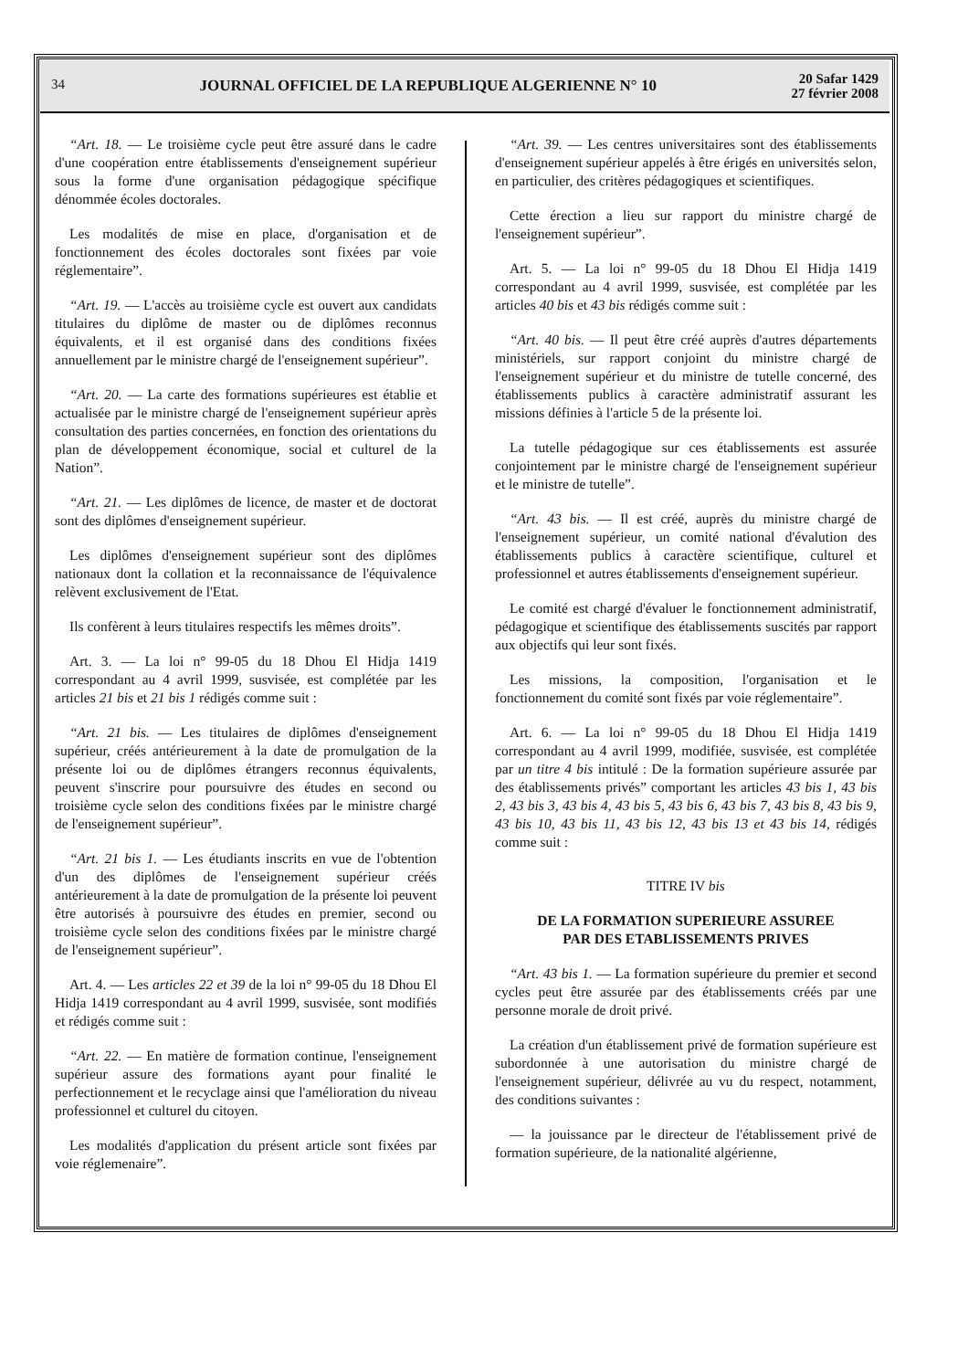34 JOURNAL OFFICIEL DE LA REPUBLIQUE ALGERIENNE N° 10 20 Safar 1429
27 février 2008
“Art. 18. — Le troisième cycle peut être assuré dans le cadre d'une coopération entre établissements d'enseignement supérieur sous la forme d'une organisation pédagogique spécifique dénommée écoles doctorales.
Les modalités de mise en place, d'organisation et de fonctionnement des écoles doctorales sont fixées par voie réglementaire”.
“Art. 19. — L'accès au troisième cycle est ouvert aux candidats titulaires du diplôme de master ou de diplômes reconnus équivalents, et il est organisé dans des conditions fixées annuellement par le ministre chargé de l'enseignement supérieur”.
“Art. 20. — La carte des formations supérieures est établie et actualisée par le ministre chargé de l'enseignement supérieur après consultation des parties concernées, en fonction des orientations du plan de développement économique, social et culturel de la Nation”.
“Art. 21. — Les diplômes de licence, de master et de doctorat sont des diplômes d'enseignement supérieur.
Les diplômes d'enseignement supérieur sont des diplômes nationaux dont la collation et la reconnaissance de l'équivalence relèvent exclusivement de l'Etat.
Ils confèrent à leurs titulaires respectifs les mêmes droits”.
Art. 3. — La loi n° 99-05 du 18 Dhou El Hidja 1419 correspondant au 4 avril 1999, susvisée, est complétée par les articles 21 bis et 21 bis 1 rédigés comme suit :
“Art. 21 bis. — Les titulaires de diplômes d'enseignement supérieur, créés antérieurement à la date de promulgation de la présente loi ou de diplômes étrangers reconnus équivalents, peuvent s'inscrire pour poursuivre des études en second ou troisième cycle selon des conditions fixées par le ministre chargé de l'enseignement supérieur”.
“Art. 21 bis 1. — Les étudiants inscrits en vue de l'obtention d'un des diplômes de l'enseignement supérieur créés antérieurement à la date de promulgation de la présente loi peuvent être autorisés à poursuivre des études en premier, second ou troisième cycle selon des conditions fixées par le ministre chargé de l'enseignement supérieur”.
Art. 4. — Les articles 22 et 39 de la loi n° 99-05 du 18 Dhou El Hidja 1419 correspondant au 4 avril 1999, susvisée, sont modifiés et rédigés comme suit :
“Art. 22. — En matière de formation continue, l'enseignement supérieur assure des formations ayant pour finalité le perfectionnement et le recyclage ainsi que l'amélioration du niveau professionnel et culturel du citoyen.
Les modalités d'application du présent article sont fixées par voie réglemenaire”.
“Art. 39. — Les centres universitaires sont des établissements d'enseignement supérieur appelés à être érigés en universités selon, en particulier, des critères pédagogiques et scientifiques.
Cette érection a lieu sur rapport du ministre chargé de l'enseignement supérieur”.
Art. 5. — La loi n° 99-05 du 18 Dhou El Hidja 1419 correspondant au 4 avril 1999, susvisée, est complétée par les articles 40 bis et 43 bis rédigés comme suit :
“Art. 40 bis. — Il peut être créé auprès d'autres départements ministériels, sur rapport conjoint du ministre chargé de l'enseignement supérieur et du ministre de tutelle concerné, des établissements publics à caractère administratif assurant les missions définies à l'article 5 de la présente loi.
La tutelle pédagogique sur ces établissements est assurée conjointement par le ministre chargé de l'enseignement supérieur et le ministre de tutelle”.
“Art. 43 bis. — Il est créé, auprès du ministre chargé de l'enseignement supérieur, un comité national d'évalution des établissements publics à caractère scientifique, culturel et professionnel et autres établissements d'enseignement supérieur.
Le comité est chargé d'évaluer le fonctionnement administratif, pédagogique et scientifique des établissements suscités par rapport aux objectifs qui leur sont fixés.
Les missions, la composition, l'organisation et le fonctionnement du comité sont fixés par voie réglementaire”.
Art. 6. — La loi n° 99-05 du 18 Dhou El Hidja 1419 correspondant au 4 avril 1999, modifiée, susvisée, est complétée par un titre 4 bis intitulé : De la formation supérieure assurée par des établissements privés” comportant les articles 43 bis 1, 43 bis 2, 43 bis 3, 43 bis 4, 43 bis 5, 43 bis 6, 43 bis 7, 43 bis 8, 43 bis 9, 43 bis 10, 43 bis 11, 43 bis 12, 43 bis 13 et 43 bis 14, rédigés comme suit :
TITRE IV bis
DE LA FORMATION SUPERIEURE ASSUREE
PAR DES ETABLISSEMENTS PRIVES
“Art. 43 bis 1. — La formation supérieure du premier et second cycles peut être assurée par des établissements créés par une personne morale de droit privé.
La création d'un établissement privé de formation supérieure est subordonnée à une autorisation du ministre chargé de l'enseignement supérieur, délivrée au vu du respect, notamment, des conditions suivantes :
— la jouissance par le directeur de l'établissement privé de formation supérieure, de la nationalité algérienne,